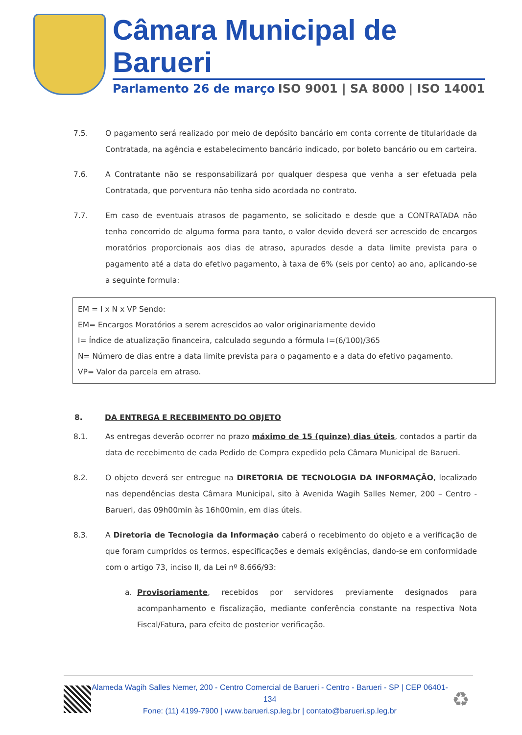Câmara Municipal de Barueri
Parlamento 26 de março ISO 9001 | SA 8000 | ISO 14001
7.5. O pagamento será realizado por meio de depósito bancário em conta corrente de titularidade da Contratada, na agência e estabelecimento bancário indicado, por boleto bancário ou em carteira.
7.6. A Contratante não se responsabilizará por qualquer despesa que venha a ser efetuada pela Contratada, que porventura não tenha sido acordada no contrato.
7.7. Em caso de eventuais atrasos de pagamento, se solicitado e desde que a CONTRATADA não tenha concorrido de alguma forma para tanto, o valor devido deverá ser acrescido de encargos moratórios proporcionais aos dias de atraso, apurados desde a data limite prevista para o pagamento até a data do efetivo pagamento, à taxa de 6% (seis por cento) ao ano, aplicando-se a seguinte formula:
EM = I x N x VP Sendo:
EM= Encargos Moratórios a serem acrescidos ao valor originariamente devido
I= Índice de atualização financeira, calculado segundo a fórmula I=(6/100)/365
N= Número de dias entre a data limite prevista para o pagamento e a data do efetivo pagamento.
VP= Valor da parcela em atraso.
8. DA ENTREGA E RECEBIMENTO DO OBJETO
8.1. As entregas deverão ocorrer no prazo máximo de 15 (quinze) dias úteis, contados a partir da data de recebimento de cada Pedido de Compra expedido pela Câmara Municipal de Barueri.
8.2. O objeto deverá ser entregue na DIRETORIA DE TECNOLOGIA DA INFORMAÇÃO, localizado nas dependências desta Câmara Municipal, sito à Avenida Wagih Salles Nemer, 200 – Centro - Barueri, das 09h00min às 16h00min, em dias úteis.
8.3. A Diretoria de Tecnologia da Informação caberá o recebimento do objeto e a verificação de que foram cumpridos os termos, especificações e demais exigências, dando-se em conformidade com o artigo 73, inciso II, da Lei nº 8.666/93:
a. Provisoriamente, recebidos por servidores previamente designados para acompanhamento e fiscalização, mediante conferência constante na respectiva Nota Fiscal/Fatura, para efeito de posterior verificação.
Alameda Wagih Salles Nemer, 200 - Centro Comercial de Barueri - Centro - Barueri - SP | CEP 06401-134
Fone: (11) 4199-7900 | www.barueri.sp.leg.br | contato@barueri.sp.leg.br
♻